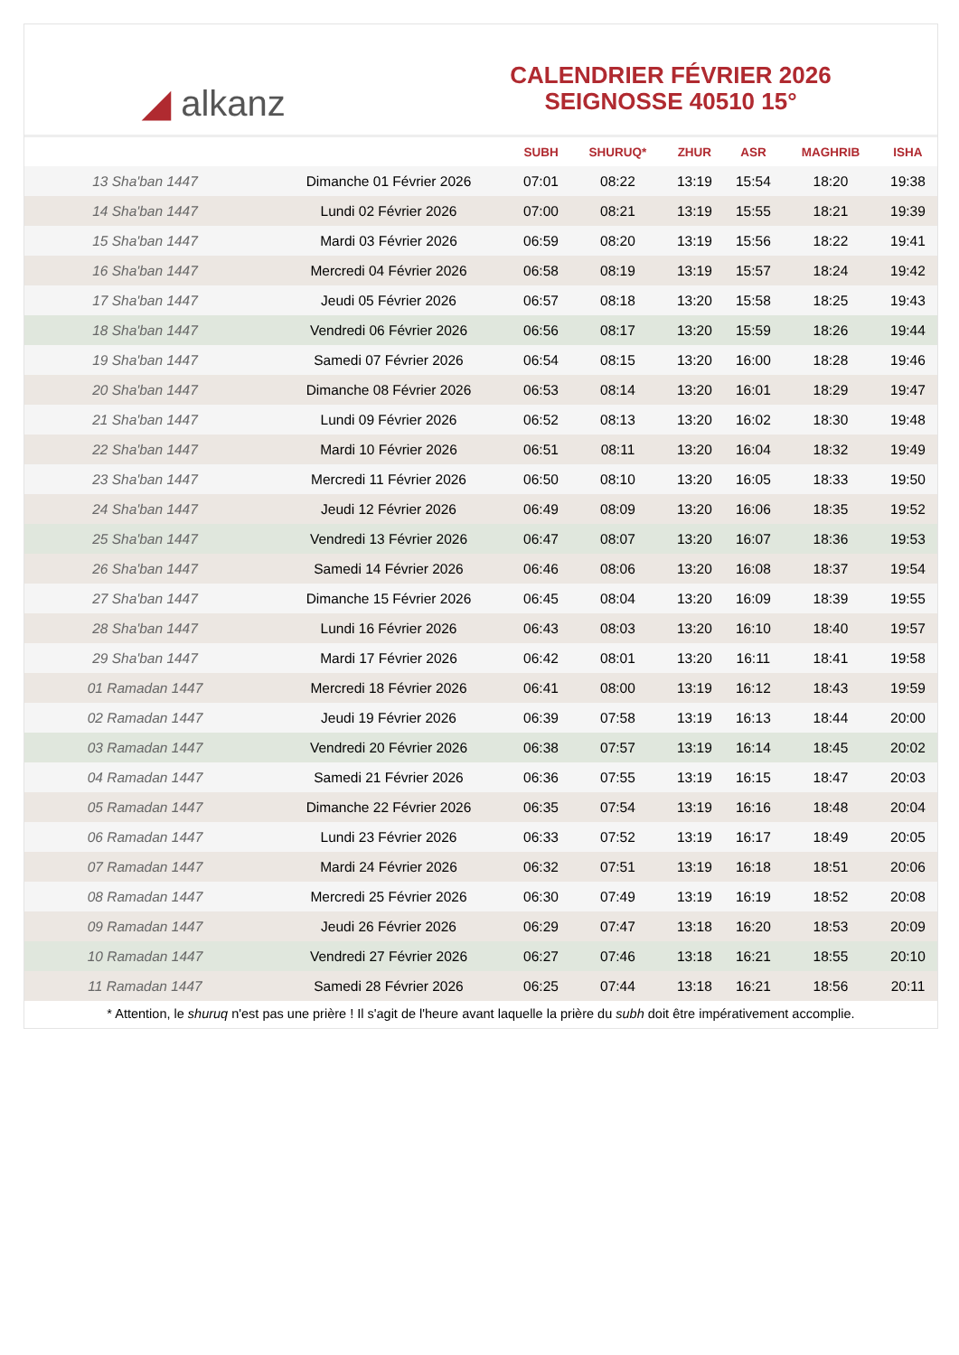◢ alkanz
CALENDRIER FÉVRIER 2026
SEIGNOSSE 40510 15°
| | | SUBH | SHURUQ* | ZHUR | ASR | MAGHRIB | ISHA |
| --- | --- | --- | --- | --- | --- | --- | --- |
| 13 Sha'ban 1447 | Dimanche 01 Février 2026 | 07:01 | 08:22 | 13:19 | 15:54 | 18:20 | 19:38 |
| 14 Sha'ban 1447 | Lundi 02 Février 2026 | 07:00 | 08:21 | 13:19 | 15:55 | 18:21 | 19:39 |
| 15 Sha'ban 1447 | Mardi 03 Février 2026 | 06:59 | 08:20 | 13:19 | 15:56 | 18:22 | 19:41 |
| 16 Sha'ban 1447 | Mercredi 04 Février 2026 | 06:58 | 08:19 | 13:19 | 15:57 | 18:24 | 19:42 |
| 17 Sha'ban 1447 | Jeudi 05 Février 2026 | 06:57 | 08:18 | 13:20 | 15:58 | 18:25 | 19:43 |
| 18 Sha'ban 1447 | Vendredi 06 Février 2026 | 06:56 | 08:17 | 13:20 | 15:59 | 18:26 | 19:44 |
| 19 Sha'ban 1447 | Samedi 07 Février 2026 | 06:54 | 08:15 | 13:20 | 16:00 | 18:28 | 19:46 |
| 20 Sha'ban 1447 | Dimanche 08 Février 2026 | 06:53 | 08:14 | 13:20 | 16:01 | 18:29 | 19:47 |
| 21 Sha'ban 1447 | Lundi 09 Février 2026 | 06:52 | 08:13 | 13:20 | 16:02 | 18:30 | 19:48 |
| 22 Sha'ban 1447 | Mardi 10 Février 2026 | 06:51 | 08:11 | 13:20 | 16:04 | 18:32 | 19:49 |
| 23 Sha'ban 1447 | Mercredi 11 Février 2026 | 06:50 | 08:10 | 13:20 | 16:05 | 18:33 | 19:50 |
| 24 Sha'ban 1447 | Jeudi 12 Février 2026 | 06:49 | 08:09 | 13:20 | 16:06 | 18:35 | 19:52 |
| 25 Sha'ban 1447 | Vendredi 13 Février 2026 | 06:47 | 08:07 | 13:20 | 16:07 | 18:36 | 19:53 |
| 26 Sha'ban 1447 | Samedi 14 Février 2026 | 06:46 | 08:06 | 13:20 | 16:08 | 18:37 | 19:54 |
| 27 Sha'ban 1447 | Dimanche 15 Février 2026 | 06:45 | 08:04 | 13:20 | 16:09 | 18:39 | 19:55 |
| 28 Sha'ban 1447 | Lundi 16 Février 2026 | 06:43 | 08:03 | 13:20 | 16:10 | 18:40 | 19:57 |
| 29 Sha'ban 1447 | Mardi 17 Février 2026 | 06:42 | 08:01 | 13:20 | 16:11 | 18:41 | 19:58 |
| 01 Ramadan 1447 | Mercredi 18 Février 2026 | 06:41 | 08:00 | 13:19 | 16:12 | 18:43 | 19:59 |
| 02 Ramadan 1447 | Jeudi 19 Février 2026 | 06:39 | 07:58 | 13:19 | 16:13 | 18:44 | 20:00 |
| 03 Ramadan 1447 | Vendredi 20 Février 2026 | 06:38 | 07:57 | 13:19 | 16:14 | 18:45 | 20:02 |
| 04 Ramadan 1447 | Samedi 21 Février 2026 | 06:36 | 07:55 | 13:19 | 16:15 | 18:47 | 20:03 |
| 05 Ramadan 1447 | Dimanche 22 Février 2026 | 06:35 | 07:54 | 13:19 | 16:16 | 18:48 | 20:04 |
| 06 Ramadan 1447 | Lundi 23 Février 2026 | 06:33 | 07:52 | 13:19 | 16:17 | 18:49 | 20:05 |
| 07 Ramadan 1447 | Mardi 24 Février 2026 | 06:32 | 07:51 | 13:19 | 16:18 | 18:51 | 20:06 |
| 08 Ramadan 1447 | Mercredi 25 Février 2026 | 06:30 | 07:49 | 13:19 | 16:19 | 18:52 | 20:08 |
| 09 Ramadan 1447 | Jeudi 26 Février 2026 | 06:29 | 07:47 | 13:18 | 16:20 | 18:53 | 20:09 |
| 10 Ramadan 1447 | Vendredi 27 Février 2026 | 06:27 | 07:46 | 13:18 | 16:21 | 18:55 | 20:10 |
| 11 Ramadan 1447 | Samedi 28 Février 2026 | 06:25 | 07:44 | 13:18 | 16:21 | 18:56 | 20:11 |
* Attention, le shuruq n'est pas une prière ! Il s'agit de l'heure avant laquelle la prière du subh doit être impérativement accomplie.